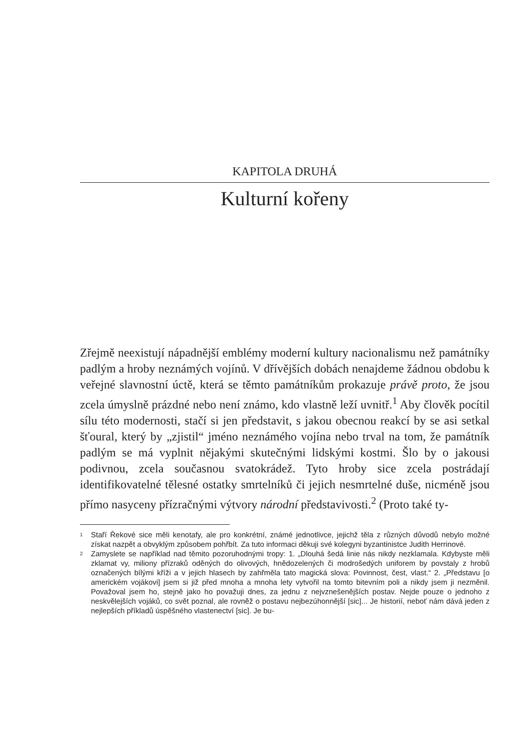KAPITOLA DRUHÁ
Kulturní kořeny
Zřejmě neexistují nápadnější emblémy moderní kultury nacionalismu než památníky padlým a hroby neznámých vojínů. V dřívějších dobách nenajdeme žádnou obdobu k veřejné slavnostní úctě, která se těmto památníkům prokazuje právě proto, že jsou zcela úmyslně prázdné nebo není známo, kdo vlastně leží uvnitř.<sup>1</sup> Aby člověk pocítil sílu této modernosti, stačí si jen představit, s jakou obecnou reakcí by se asi setkal šťoural, který by „zjistil“ jméno neznámého vojína nebo trval na tom, že památník padlým se má vyplnit nějakými skutečnými lidskými kostmi. Šlo by o jakousi podivnou, zcela současnou svatokrádež. Tyto hroby sice zcela postrádají identifikovatelné tělesné ostatky smrtelníků či jejich nesmrtelné duše, nicméně jsou přímo nasyceny přízračnými výtvory národní představivosti.<sup>2</sup> (Proto také ty-
1
Staří Řekové sice měli kenotafy, ale pro konkrétní, známé jednotlivce, jejichž těla z různých důvodů nebylo možné získat nazpět a obvyklým způsobem pohřbít. Za tuto informaci děkuji své kolegyni byzantinistce Judith Herrinové.
2
Zamyslete se například nad těmito pozoruhodnými tropy: 1. „Dlouhá šedá linie nás nikdy nezklamala. Kdybyste měli zklamat vy, miliony přízraků oděných do olivových, hnědozelených či modrošedých uniforem by povstaly z hrobů označených bílými kříži a v jejich hlasech by zahřměla tato magická slova: Povinnost, čest, vlast.“ 2. „Představu [o americkém vojákovi] jsem si již před mnoha a mnoha lety vytvořil na tomto bitevním poli a nikdy jsem ji nezměnil. Považoval jsem ho, stejně jako ho považuji dnes, za jednu z nejvznešenějších postav. Nejde pouze o jednoho z neskvělejších vojáků, co svět poznal, ale rovněž o postavu nejbezúhonnější [sic]... Je historií, neboť nám dává jeden z nejlepších příkladů úspěšného vlastenectví [sic]. Je bu-